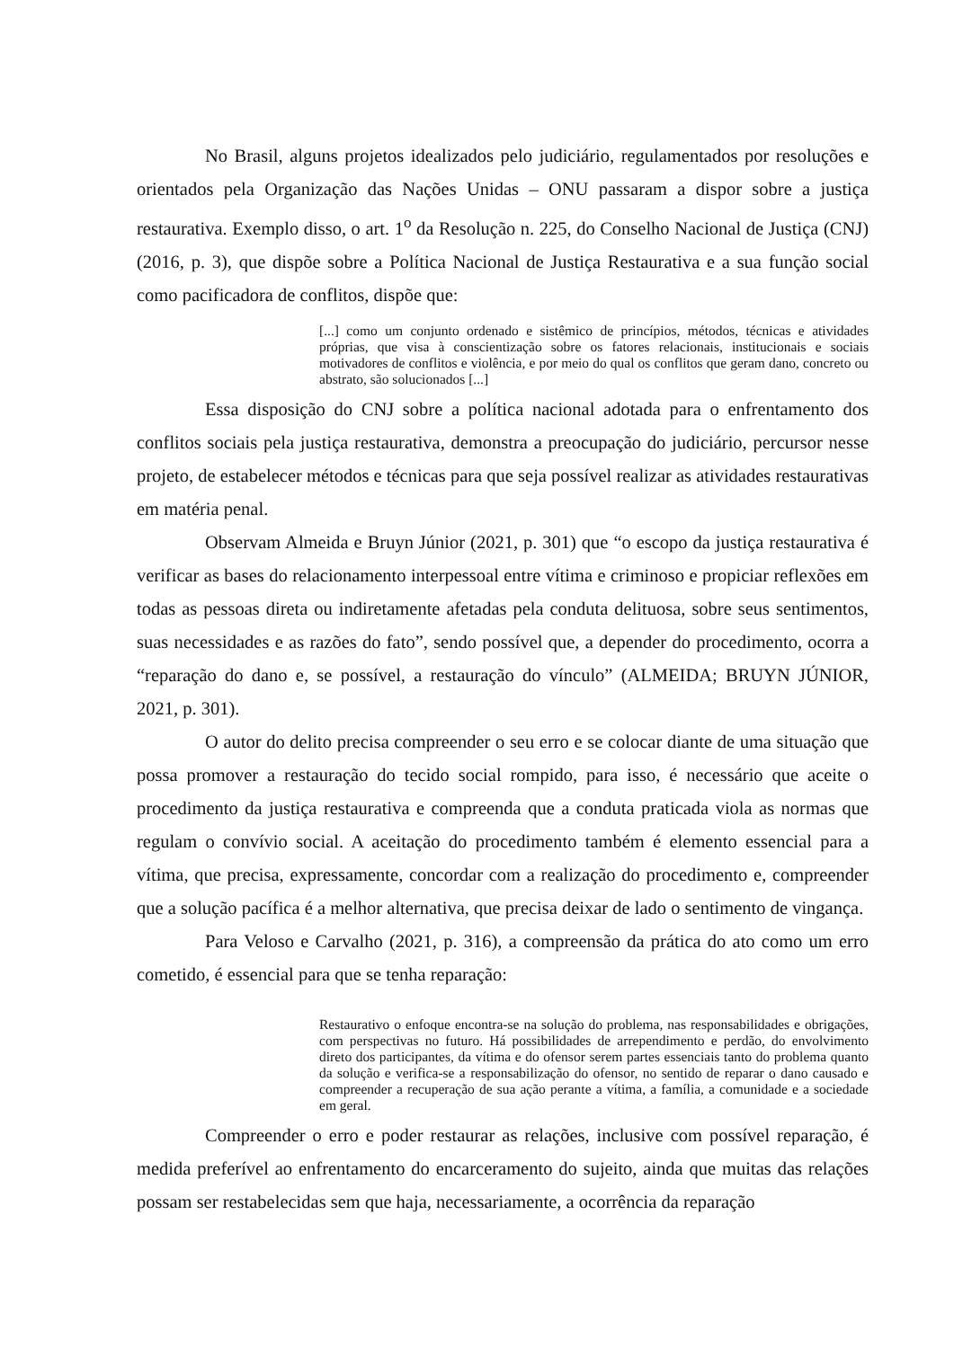No Brasil, alguns projetos idealizados pelo judiciário, regulamentados por resoluções e orientados pela Organização das Nações Unidas – ONU passaram a dispor sobre a justiça restaurativa. Exemplo disso, o art. 1<sup>o</sup> da Resolução n. 225, do Conselho Nacional de Justiça (CNJ) (2016, p. 3), que dispõe sobre a Política Nacional de Justiça Restaurativa e a sua função social como pacificadora de conflitos, dispõe que:
[...] como um conjunto ordenado e sistêmico de princípios, métodos, técnicas e atividades próprias, que visa à conscientização sobre os fatores relacionais, institucionais e sociais motivadores de conflitos e violência, e por meio do qual os conflitos que geram dano, concreto ou abstrato, são solucionados [...]
Essa disposição do CNJ sobre a política nacional adotada para o enfrentamento dos conflitos sociais pela justiça restaurativa, demonstra a preocupação do judiciário, percursor nesse projeto, de estabelecer métodos e técnicas para que seja possível realizar as atividades restaurativas em matéria penal.
Observam Almeida e Bruyn Júnior (2021, p. 301) que “o escopo da justiça restaurativa é verificar as bases do relacionamento interpessoal entre vítima e criminoso e propiciar reflexões em todas as pessoas direta ou indiretamente afetadas pela conduta delituosa, sobre seus sentimentos, suas necessidades e as razões do fato”, sendo possível que, a depender do procedimento, ocorra a “reparação do dano e, se possível, a restauração do vínculo” (ALMEIDA; BRUYN JÚNIOR, 2021, p. 301).
O autor do delito precisa compreender o seu erro e se colocar diante de uma situação que possa promover a restauração do tecido social rompido, para isso, é necessário que aceite o procedimento da justiça restaurativa e compreenda que a conduta praticada viola as normas que regulam o convívio social. A aceitação do procedimento também é elemento essencial para a vítima, que precisa, expressamente, concordar com a realização do procedimento e, compreender que a solução pacífica é a melhor alternativa, que precisa deixar de lado o sentimento de vingança.
Para Veloso e Carvalho (2021, p. 316), a compreensão da prática do ato como um erro cometido, é essencial para que se tenha reparação:
Restaurativo o enfoque encontra-se na solução do problema, nas responsabilidades e obrigações, com perspectivas no futuro. Há possibilidades de arrependimento e perdão, do envolvimento direto dos participantes, da vítima e do ofensor serem partes essenciais tanto do problema quanto da solução e verifica-se a responsabilização do ofensor, no sentido de reparar o dano causado e compreender a recuperação de sua ação perante a vítima, a família, a comunidade e a sociedade em geral.
Compreender o erro e poder restaurar as relações, inclusive com possível reparação, é medida preferível ao enfrentamento do encarceramento do sujeito, ainda que muitas das relações possam ser restabelecidas sem que haja, necessariamente, a ocorrência da reparação